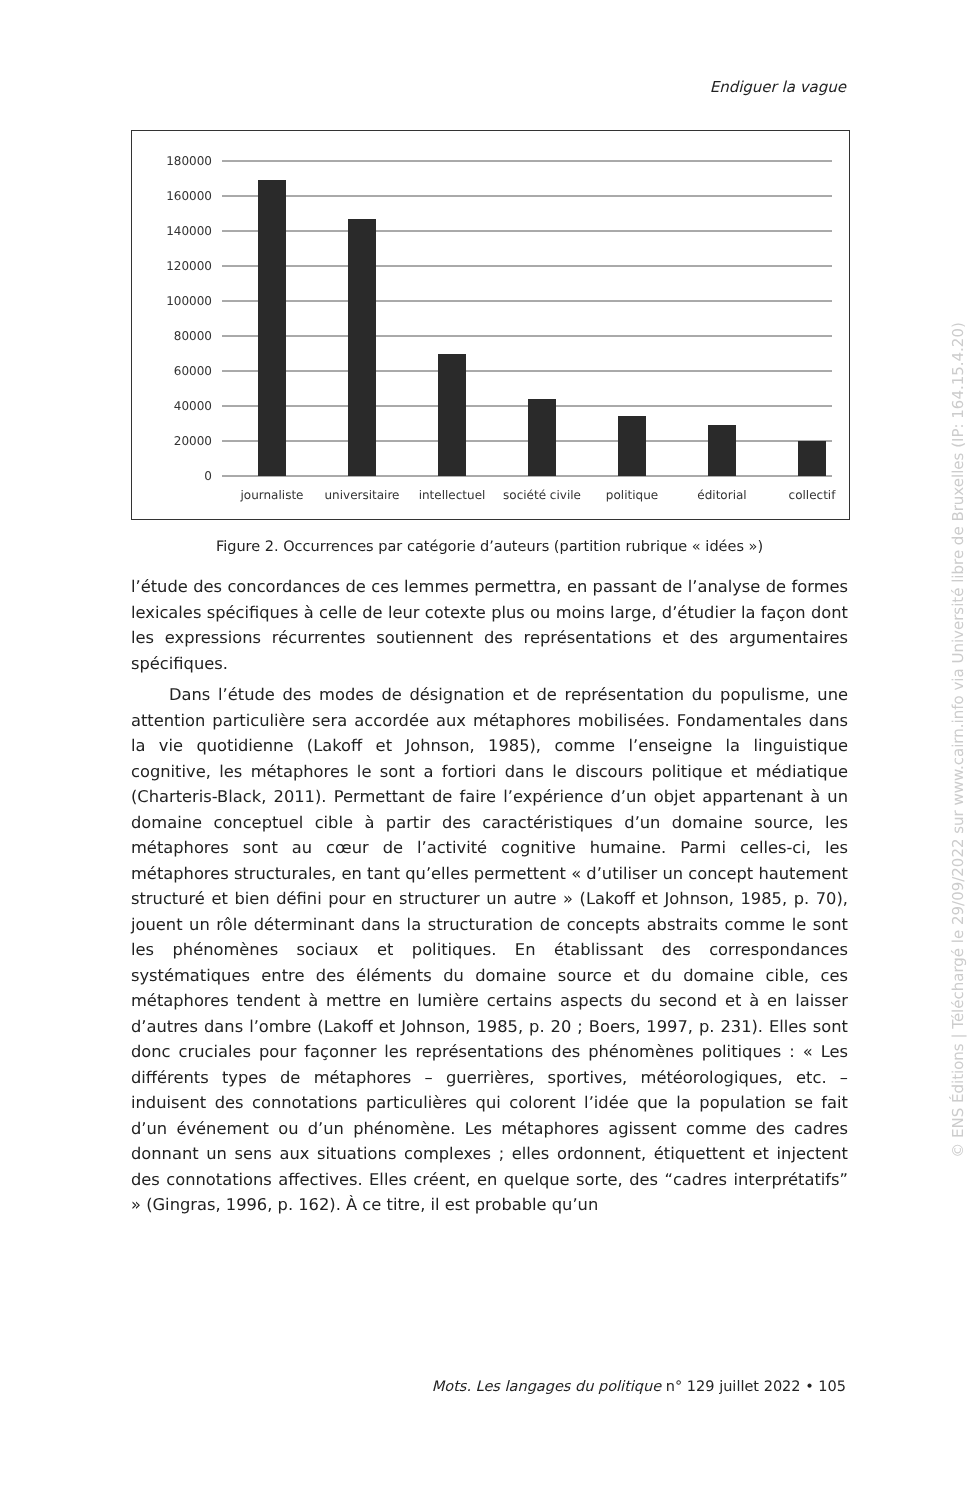Endiguer la vague
180000
160000
140000
120000
100000
80000
60000
40000
20000
0
journaliste
universitaire
intellectuel
société civile
politique
éditorial
collectif
Figure 2. Occurrences par catégorie d’auteurs (partition rubrique « idées »)
l’étude des concordances de ces lemmes permettra, en passant de l’analyse de formes lexicales spécifiques à celle de leur cotexte plus ou moins large, d’étudier la façon dont les expressions récurrentes soutiennent des représentations et des argumentaires spécifiques.
Dans l’étude des modes de désignation et de représentation du populisme, une attention particulière sera accordée aux métaphores mobilisées. Fondamentales dans la vie quotidienne (Lakoff et Johnson, 1985), comme l’enseigne la linguistique cognitive, les métaphores le sont a fortiori dans le discours politique et médiatique (Charteris-Black, 2011). Permettant de faire l’expérience d’un objet appartenant à un domaine conceptuel cible à partir des caractéristiques d’un domaine source, les métaphores sont au cœur de l’activité cognitive humaine. Parmi celles-ci, les métaphores structurales, en tant qu’elles permettent « d’utiliser un concept hautement structuré et bien défini pour en structurer un autre » (Lakoff et Johnson, 1985, p. 70), jouent un rôle déterminant dans la structuration de concepts abstraits comme le sont les phénomènes sociaux et politiques. En établissant des correspondances systématiques entre des éléments du domaine source et du domaine cible, ces métaphores tendent à mettre en lumière certains aspects du second et à en laisser d’autres dans l’ombre (Lakoff et Johnson, 1985, p. 20 ; Boers, 1997, p. 231). Elles sont donc cruciales pour façonner les représentations des phénomènes politiques : « Les différents types de métaphores – guerrières, sportives, météorologiques, etc. – induisent des connotations particulières qui colorent l’idée que la population se fait d’un événement ou d’un phénomène. Les métaphores agissent comme des cadres donnant un sens aux situations complexes ; elles ordonnent, étiquettent et injectent des connotations affectives. Elles créent, en quelque sorte, des “cadres interprétatifs” » (Gingras, 1996, p. 162). À ce titre, il est probable qu’un
Mots. Les langages du politique n° 129 juillet 2022 • 105
© ENS Éditions | Téléchargé le 29/09/2022 sur www.cairn.info via Université libre de Bruxelles (IP: 164.15.4.20)